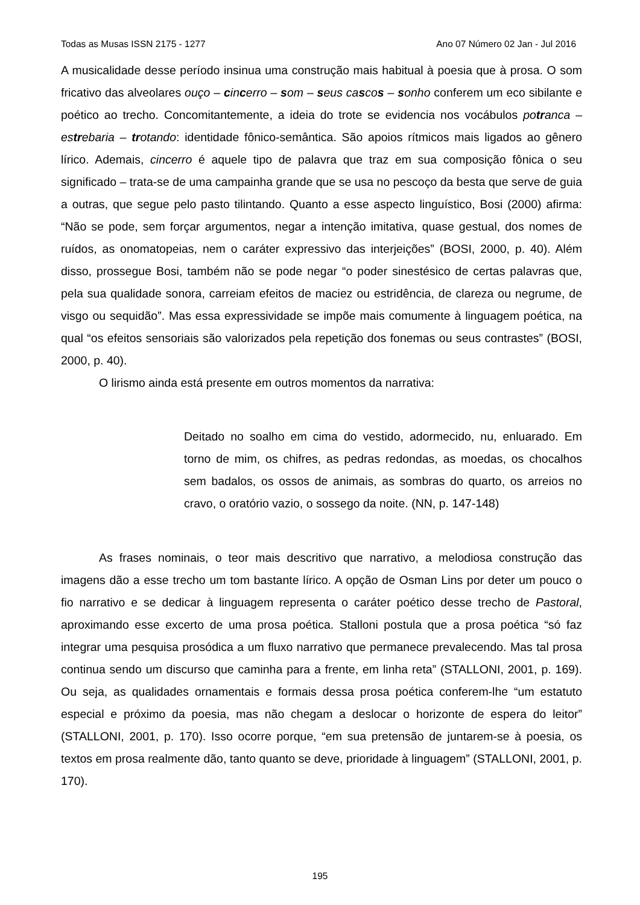Todas as Musas ISSN 2175 - 1277 Ano 07 Número 02 Jan - Jul 2016
A musicalidade desse período insinua uma construção mais habitual à poesia que à prosa. O som fricativo das alveolares ouço – cincerro – som – seus cascos – sonho conferem um eco sibilante e poético ao trecho. Concomitantemente, a ideia do trote se evidencia nos vocábulos potranca – estrebaria – trotando: identidade fônico-semântica. São apoios rítmicos mais ligados ao gênero lírico. Ademais, cincerro é aquele tipo de palavra que traz em sua composição fônica o seu significado – trata-se de uma campainha grande que se usa no pescoço da besta que serve de guia a outras, que segue pelo pasto tilintando. Quanto a esse aspecto linguístico, Bosi (2000) afirma: “Não se pode, sem forçar argumentos, negar a intenção imitativa, quase gestual, dos nomes de ruídos, as onomatopeias, nem o caráter expressivo das interjeições” (BOSI, 2000, p. 40). Além disso, prossegue Bosi, também não se pode negar “o poder sinestésico de certas palavras que, pela sua qualidade sonora, carreiam efeitos de maciez ou estridência, de clareza ou negrume, de visgo ou sequidão”. Mas essa expressividade se impõe mais comumente à linguagem poética, na qual “os efeitos sensoriais são valorizados pela repetição dos fonemas ou seus contrastes” (BOSI, 2000, p. 40).
O lirismo ainda está presente em outros momentos da narrativa:
Deitado no soalho em cima do vestido, adormecido, nu, enluarado. Em torno de mim, os chifres, as pedras redondas, as moedas, os chocalhos sem badalos, os ossos de animais, as sombras do quarto, os arreios no cravo, o oratório vazio, o sossego da noite. (NN, p. 147-148)
As frases nominais, o teor mais descritivo que narrativo, a melodiosa construção das imagens dão a esse trecho um tom bastante lírico. A opção de Osman Lins por deter um pouco o fio narrativo e se dedicar à linguagem representa o caráter poético desse trecho de Pastoral, aproximando esse excerto de uma prosa poética. Stalloni postula que a prosa poética “só faz integrar uma pesquisa prosódica a um fluxo narrativo que permanece prevalecendo. Mas tal prosa continua sendo um discurso que caminha para a frente, em linha reta” (STALLONI, 2001, p. 169). Ou seja, as qualidades ornamentais e formais dessa prosa poética conferem-lhe “um estatuto especial e próximo da poesia, mas não chegam a deslocar o horizonte de espera do leitor” (STALLONI, 2001, p. 170). Isso ocorre porque, “em sua pretensão de juntarem-se à poesia, os textos em prosa realmente dão, tanto quanto se deve, prioridade à linguagem” (STALLONI, 2001, p. 170).
195